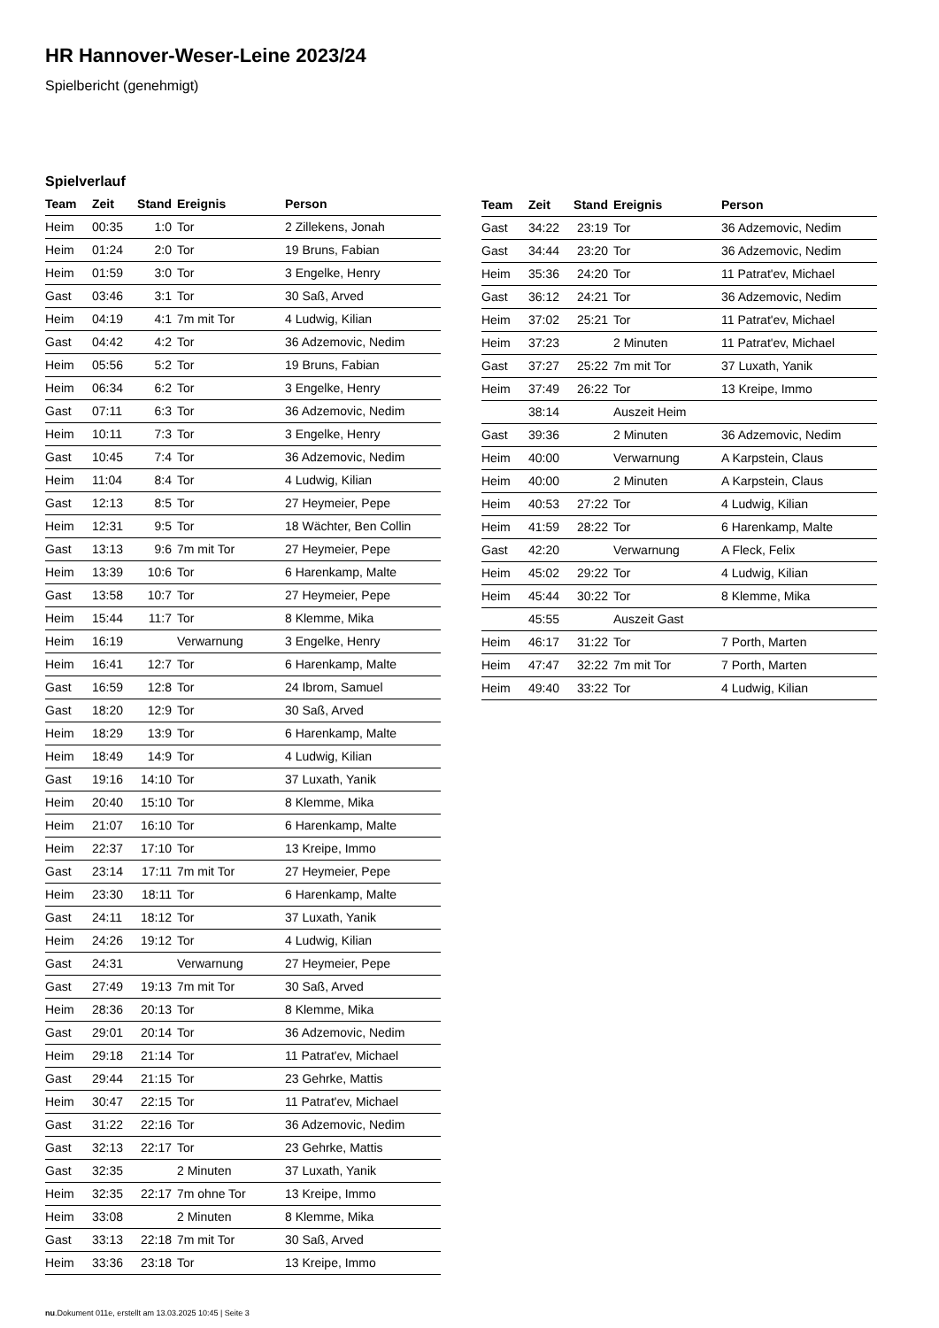HR Hannover-Weser-Leine 2023/24
Spielbericht (genehmigt)
Spielverlauf
| Team | Zeit | Stand | Ereignis | Person |
| --- | --- | --- | --- | --- |
| Heim | 00:35 | 1:0 | Tor | 2 Zillekens, Jonah |
| Heim | 01:24 | 2:0 | Tor | 19 Bruns, Fabian |
| Heim | 01:59 | 3:0 | Tor | 3 Engelke, Henry |
| Gast | 03:46 | 3:1 | Tor | 30 Saß, Arved |
| Heim | 04:19 | 4:1 | 7m mit Tor | 4 Ludwig, Kilian |
| Gast | 04:42 | 4:2 | Tor | 36 Adzemovic, Nedim |
| Heim | 05:56 | 5:2 | Tor | 19 Bruns, Fabian |
| Heim | 06:34 | 6:2 | Tor | 3 Engelke, Henry |
| Gast | 07:11 | 6:3 | Tor | 36 Adzemovic, Nedim |
| Heim | 10:11 | 7:3 | Tor | 3 Engelke, Henry |
| Gast | 10:45 | 7:4 | Tor | 36 Adzemovic, Nedim |
| Heim | 11:04 | 8:4 | Tor | 4 Ludwig, Kilian |
| Gast | 12:13 | 8:5 | Tor | 27 Heymeier, Pepe |
| Heim | 12:31 | 9:5 | Tor | 18 Wächter, Ben Collin |
| Gast | 13:13 | 9:6 | 7m mit Tor | 27 Heymeier, Pepe |
| Heim | 13:39 | 10:6 | Tor | 6 Harenkamp, Malte |
| Gast | 13:58 | 10:7 | Tor | 27 Heymeier, Pepe |
| Heim | 15:44 | 11:7 | Tor | 8 Klemme, Mika |
| Heim | 16:19 | | Verwarnung | 3 Engelke, Henry |
| Heim | 16:41 | 12:7 | Tor | 6 Harenkamp, Malte |
| Gast | 16:59 | 12:8 | Tor | 24 Ibrom, Samuel |
| Gast | 18:20 | 12:9 | Tor | 30 Saß, Arved |
| Heim | 18:29 | 13:9 | Tor | 6 Harenkamp, Malte |
| Heim | 18:49 | 14:9 | Tor | 4 Ludwig, Kilian |
| Gast | 19:16 | 14:10 | Tor | 37 Luxath, Yanik |
| Heim | 20:40 | 15:10 | Tor | 8 Klemme, Mika |
| Heim | 21:07 | 16:10 | Tor | 6 Harenkamp, Malte |
| Heim | 22:37 | 17:10 | Tor | 13 Kreipe, Immo |
| Gast | 23:14 | 17:11 | 7m mit Tor | 27 Heymeier, Pepe |
| Heim | 23:30 | 18:11 | Tor | 6 Harenkamp, Malte |
| Gast | 24:11 | 18:12 | Tor | 37 Luxath, Yanik |
| Heim | 24:26 | 19:12 | Tor | 4 Ludwig, Kilian |
| Gast | 24:31 | | Verwarnung | 27 Heymeier, Pepe |
| Gast | 27:49 | 19:13 | 7m mit Tor | 30 Saß, Arved |
| Heim | 28:36 | 20:13 | Tor | 8 Klemme, Mika |
| Gast | 29:01 | 20:14 | Tor | 36 Adzemovic, Nedim |
| Heim | 29:18 | 21:14 | Tor | 11 Patrat'ev, Michael |
| Gast | 29:44 | 21:15 | Tor | 23 Gehrke, Mattis |
| Heim | 30:47 | 22:15 | Tor | 11 Patrat'ev, Michael |
| Gast | 31:22 | 22:16 | Tor | 36 Adzemovic, Nedim |
| Gast | 32:13 | 22:17 | Tor | 23 Gehrke, Mattis |
| Gast | 32:35 | | 2 Minuten | 37 Luxath, Yanik |
| Heim | 32:35 | 22:17 | 7m ohne Tor | 13 Kreipe, Immo |
| Heim | 33:08 | | 2 Minuten | 8 Klemme, Mika |
| Gast | 33:13 | 22:18 | 7m mit Tor | 30 Saß, Arved |
| Heim | 33:36 | 23:18 | Tor | 13 Kreipe, Immo |
| Team | Zeit | Stand | Ereignis | Person |
| --- | --- | --- | --- | --- |
| Gast | 34:22 | 23:19 | Tor | 36 Adzemovic, Nedim |
| Gast | 34:44 | 23:20 | Tor | 36 Adzemovic, Nedim |
| Heim | 35:36 | 24:20 | Tor | 11 Patrat'ev, Michael |
| Gast | 36:12 | 24:21 | Tor | 36 Adzemovic, Nedim |
| Heim | 37:02 | 25:21 | Tor | 11 Patrat'ev, Michael |
| Heim | 37:23 | | 2 Minuten | 11 Patrat'ev, Michael |
| Gast | 37:27 | 25:22 | 7m mit Tor | 37 Luxath, Yanik |
| Heim | 37:49 | 26:22 | Tor | 13 Kreipe, Immo |
| | 38:14 | | Auszeit Heim | |
| Gast | 39:36 | | 2 Minuten | 36 Adzemovic, Nedim |
| Heim | 40:00 | | Verwarnung | A Karpstein, Claus |
| Heim | 40:00 | | 2 Minuten | A Karpstein, Claus |
| Heim | 40:53 | 27:22 | Tor | 4 Ludwig, Kilian |
| Heim | 41:59 | 28:22 | Tor | 6 Harenkamp, Malte |
| Gast | 42:20 | | Verwarnung | A Fleck, Felix |
| Heim | 45:02 | 29:22 | Tor | 4 Ludwig, Kilian |
| Heim | 45:44 | 30:22 | Tor | 8 Klemme, Mika |
| | 45:55 | | Auszeit Gast | |
| Heim | 46:17 | 31:22 | Tor | 7 Porth, Marten |
| Heim | 47:47 | 32:22 | 7m mit Tor | 7 Porth, Marten |
| Heim | 49:40 | 33:22 | Tor | 4 Ludwig, Kilian |
nu.Dokument 011e, erstellt am 13.03.2025 10:45 | Seite 3